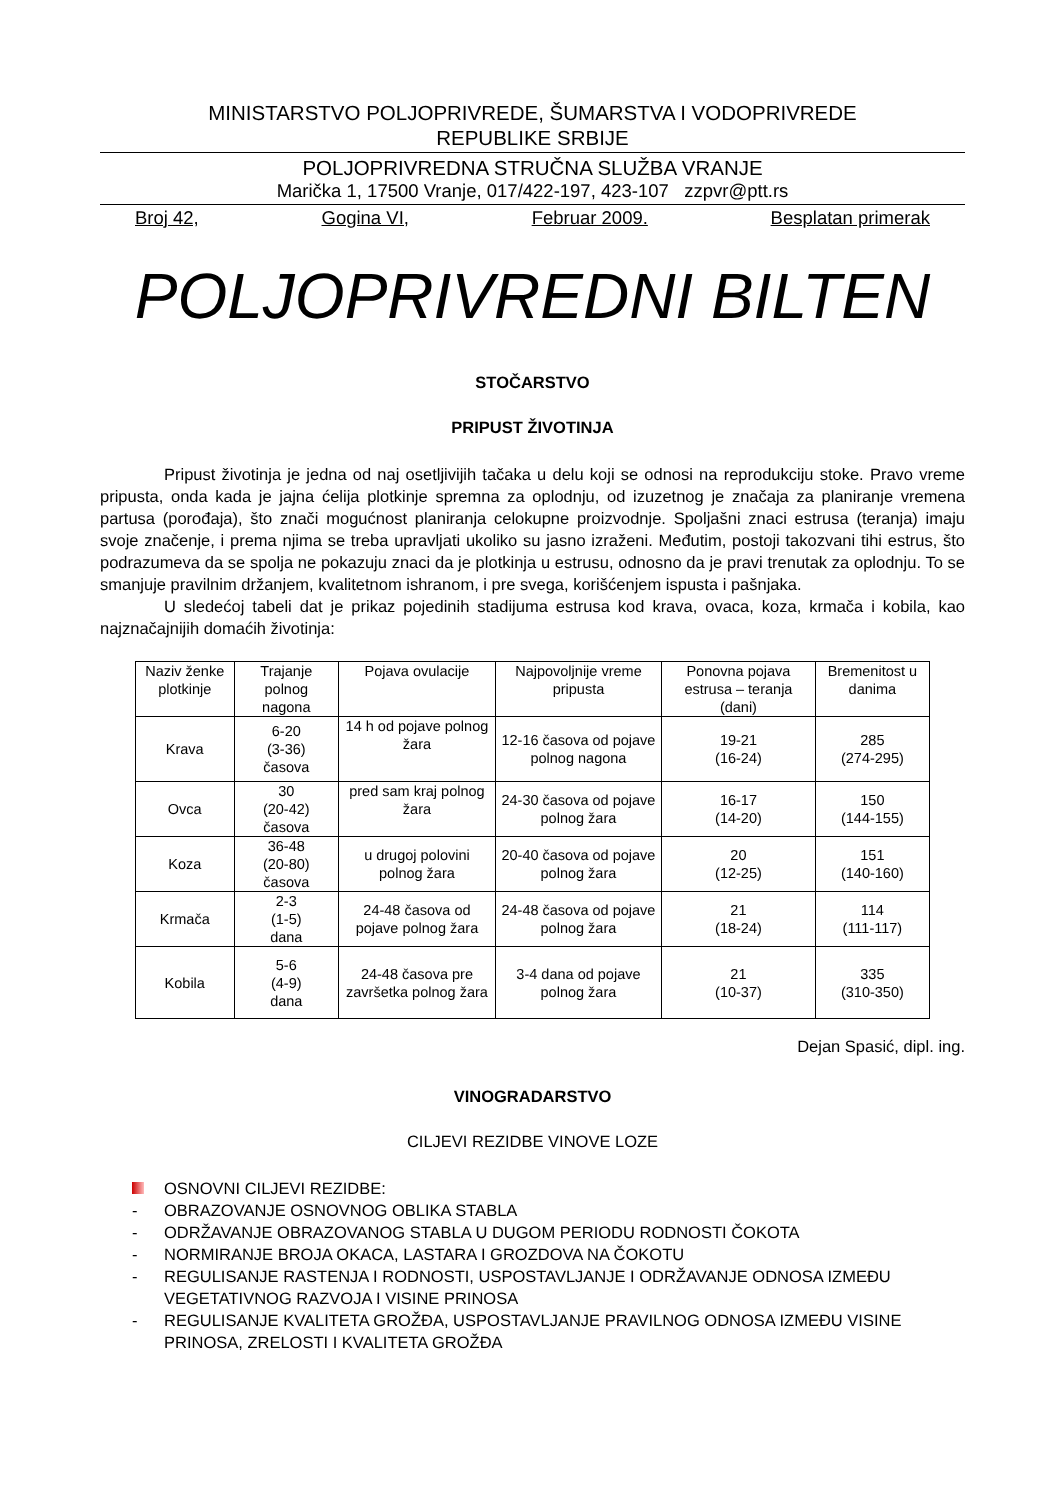MINISTARSTVO POLJOPRIVREDE, ŠUMARSTVA I VODOPRIVREDE
REPUBLIKE SRBIJE
POLJOPRIVREDNA STRUČNA SLUŽBA VRANJE
Marička 1, 17500 Vranje, 017/422-197, 423-107 zzpvr@ptt.rs
Broj 42, Gogina VI, Februar 2009. Besplatan primerak
POLJOPRIVREDNI BILTEN
STOČARSTVO
PRIPUST ŽIVOTINJA
Pripust životinja je jedna od naj osetljivijih tačaka u delu koji se odnosi na reprodukciju stoke. Pravo vreme pripusta, onda kada je jajna ćelija plotkinje spremna za oplodnju, od izuzetnog je značaja za planiranje vremena partusa (porođaja), što znači mogućnost planiranja celokupne proizvodnje. Spoljašni znaci estrusa (teranja) imaju svoje značenje, i prema njima se treba upravljati ukoliko su jasno izraženi. Međutim, postoji takozvani tihi estrus, što podrazumeva da se spolja ne pokazuju znaci da je plotkinja u estrusu, odnosno da je pravi trenutak za oplodnju. To se smanjuje pravilnim držanjem, kvalitetnom ishranom, i pre svega, korišćenjem ispusta i pašnjaka.
U sledećoj tabeli dat je prikaz pojedinih stadijuma estrusa kod krava, ovaca, koza, krmača i kobila, kao najznačajnijih domaćih životinja:
| Naziv ženke plotkinje | Trajanje polnog nagona | Pojava ovulacije | Najpovoljnije vreme pripusta | Ponovna pojava estrusa – teranja (dani) | Bremenitost u danima |
| Krava | 6-20 (3-36) časova | 14 h od pojave polnog žara | 12-16 časova od pojave polnog nagona | 19-21 (16-24) | 285 (274-295) |
| Ovca | 30 (20-42) časova | pred sam kraj polnog žara | 24-30 časova od pojave polnog žara | 16-17 (14-20) | 150 (144-155) |
| Koza | 36-48 (20-80) časova | u drugoj polovini polnog žara | 20-40 časova od pojave polnog žara | 20 (12-25) | 151 (140-160) |
| Krmača | 2-3 (1-5) dana | 24-48 časova od pojave polnog žara | 24-48 časova od pojave polnog žara | 21 (18-24) | 114 (111-117) |
| Kobila | 5-6 (4-9) dana | 24-48 časova pre završetka polnog žara | 3-4 dana od pojave polnog žara | 21 (10-37) | 335 (310-350) |
Dejan Spasić, dipl. ing.
VINOGRADARSTVO
CILJEVI REZIDBE VINOVE LOZE
OSNOVNI CILJEVI REZIDBE:
- OBRAZOVANJE OSNOVNOG OBLIKA STABLA
- ODRŽAVANJE OBRAZOVANOG STABLA U DUGOM PERIODU RODNOSTI ČOKOTA
- NORMIRANJE BROJA OKACA, LASTARA I GROZDOVA NA ČOKOTU
- REGULISANJE RASTENJA I RODNOSTI, USPOSTAVLJANJE I ODRŽAVANJE ODNOSA IZMEĐU VEGETATIVNOG RAZVOJA I VISINE PRINOSA
- REGULISANJE KVALITETA GROŽĐA, USPOSTAVLJANJE PRAVILNOG ODNOSA IZMEĐU VISINE PRINOSA, ZRELOSTI I KVALITETA GROŽĐA